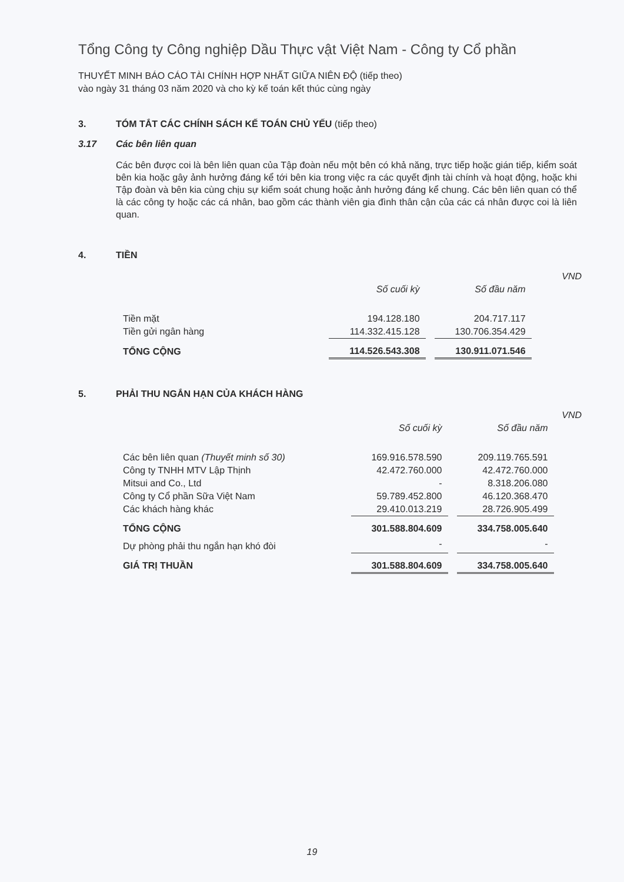Tổng Công ty Công nghiệp Dầu Thực vật Việt Nam - Công ty Cổ phần
THUYẾT MINH BÁO CÁO TÀI CHÍNH HỢP NHẤT GIỮA NIÊN ĐỘ (tiếp theo)
vào ngày 31 tháng 03 năm 2020 và cho kỳ kế toán kết thúc cùng ngày
3. TÓM TẮT CÁC CHÍNH SÁCH KẾ TOÁN CHỦ YẾU (tiếp theo)
3.17 Các bên liên quan
Các bên được coi là bên liên quan của Tập đoàn nếu một bên có khả năng, trực tiếp hoặc gián tiếp, kiểm soát bên kia hoặc gây ảnh hưởng đáng kể tới bên kia trong việc ra các quyết định tài chính và hoạt động, hoặc khi Tập đoàn và bên kia cùng chịu sự kiểm soát chung hoặc ảnh hưởng đáng kể chung. Các bên liên quan có thể là các công ty hoặc các cá nhân, bao gồm các thành viên gia đình thân cận của các cá nhân được coi là liên quan.
4. TIỀN
| | | | | VND |
| | Số cuối kỳ | | Số đầu năm | |
| Tiền mặt | 194.128.180 | | 204.717.117 | |
| Tiền gửi ngân hàng | 114.332.415.128 | | 130.706.354.429 | |
| TỔNG CỘNG | 114.526.543.308 | | 130.911.071.546 | |
5. PHẢI THU NGẮN HẠN CỦA KHÁCH HÀNG
| | | | | VND |
| | Số cuối kỳ | | Số đầu năm | |
| Các bên liên quan (Thuyết minh số 30) | 169.916.578.590 | | 209.119.765.591 | |
| Công ty TNHH MTV Lập Thịnh | 42.472.760.000 | | 42.472.760.000 | |
| Mitsui and Co., Ltd | - | | 8.318.206.080 | |
| Công ty Cổ phần Sữa Việt Nam | 59.789.452.800 | | 46.120.368.470 | |
| Các khách hàng khác | 29.410.013.219 | | 28.726.905.499 | |
| TỔNG CỘNG | 301.588.804.609 | | 334.758.005.640 | |
| Dự phòng phải thu ngắn hạn khó đòi | - | | - | |
| GIÁ TRỊ THUẦN | 301.588.804.609 | | 334.758.005.640 | |
19